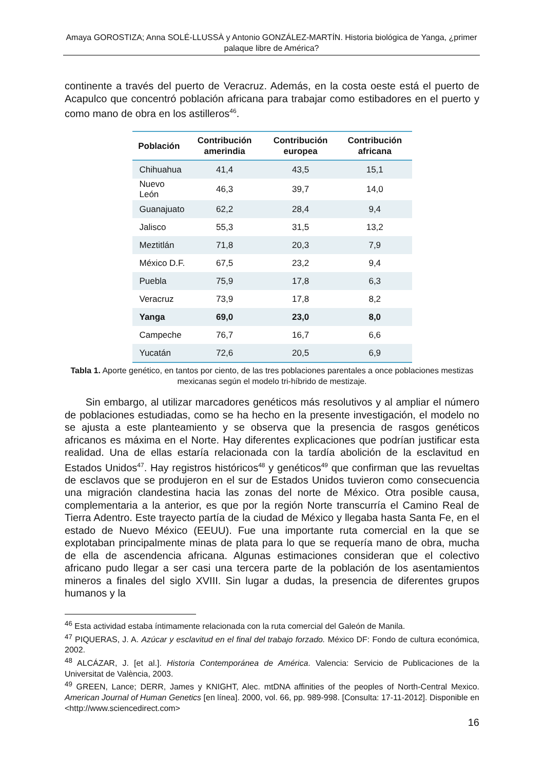Amaya GOROSTIZA; Anna SOLÉ-LLUSSÀ y Antonio GONZÁLEZ-MARTÍN. Historia biológica de Yanga, ¿primer palaque libre de América?
continente a través del puerto de Veracruz. Además, en la costa oeste está el puerto de Acapulco que concentró población africana para trabajar como estibadores en el puerto y como mano de obra en los astilleros<sup>46</sup>.
| Población | Contribución amerindia | Contribución europea | Contribución africana |
| --- | --- | --- | --- |
| Chihuahua | 41,4 | 43,5 | 15,1 |
| Nuevo León | 46,3 | 39,7 | 14,0 |
| Guanajuato | 62,2 | 28,4 | 9,4 |
| Jalisco | 55,3 | 31,5 | 13,2 |
| Meztitlán | 71,8 | 20,3 | 7,9 |
| México D.F. | 67,5 | 23,2 | 9,4 |
| Puebla | 75,9 | 17,8 | 6,3 |
| Veracruz | 73,9 | 17,8 | 8,2 |
| Yanga | 69,0 | 23,0 | 8,0 |
| Campeche | 76,7 | 16,7 | 6,6 |
| Yucatán | 72,6 | 20,5 | 6,9 |
Tabla 1. Aporte genético, en tantos por ciento, de las tres poblaciones parentales a once poblaciones mestizas mexicanas según el modelo tri-híbrido de mestizaje.
Sin embargo, al utilizar marcadores genéticos más resolutivos y al ampliar el número de poblaciones estudiadas, como se ha hecho en la presente investigación, el modelo no se ajusta a este planteamiento y se observa que la presencia de rasgos genéticos africanos es máxima en el Norte. Hay diferentes explicaciones que podrían justificar esta realidad. Una de ellas estaría relacionada con la tardía abolición de la esclavitud en Estados Unidos<sup>47</sup>. Hay registros históricos<sup>48</sup> y genéticos<sup>49</sup> que confirman que las revueltas de esclavos que se produjeron en el sur de Estados Unidos tuvieron como consecuencia una migración clandestina hacia las zonas del norte de México. Otra posible causa, complementaria a la anterior, es que por la región Norte transcurría el Camino Real de Tierra Adentro. Este trayecto partía de la ciudad de México y llegaba hasta Santa Fe, en el estado de Nuevo México (EEUU). Fue una importante ruta comercial en la que se explotaban principalmente minas de plata para lo que se requería mano de obra, mucha de ella de ascendencia africana. Algunas estimaciones consideran que el colectivo africano pudo llegar a ser casi una tercera parte de la población de los asentamientos mineros a finales del siglo XVIII. Sin lugar a dudas, la presencia de diferentes grupos humanos y la
<sup>46</sup> Esta actividad estaba íntimamente relacionada con la ruta comercial del Galeón de Manila.
<sup>47</sup> PIQUERAS, J. A. Azúcar y esclavitud en el final del trabajo forzado. México DF: Fondo de cultura económica, 2002.
<sup>48</sup> ALCÁZAR, J. [et al.]. Historia Contemporánea de América. Valencia: Servicio de Publicaciones de la Universitat de València, 2003.
<sup>49</sup> GREEN, Lance; DERR, James y KNIGHT, Alec. mtDNA affinities of the peoples of North-Central Mexico. American Journal of Human Genetics [en línea]. 2000, vol. 66, pp. 989-998. [Consulta: 17-11-2012]. Disponible en <http://www.sciencedirect.com>
16